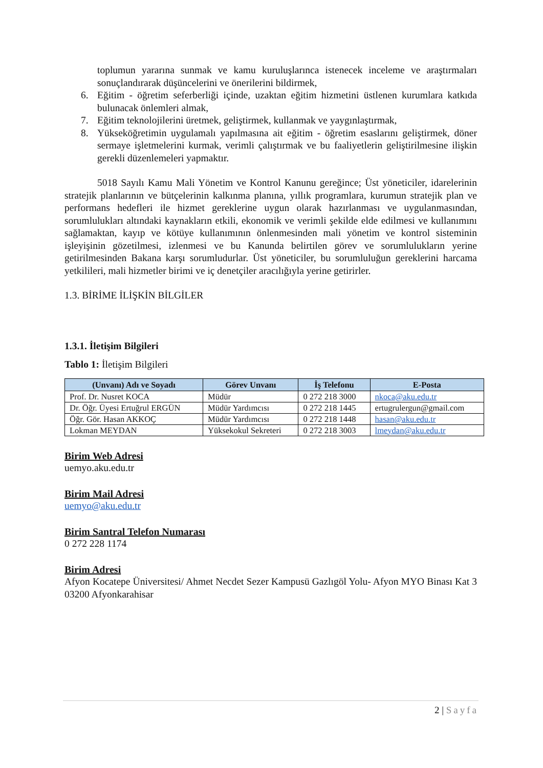toplumun yararına sunmak ve kamu kuruluşlarınca istenecek inceleme ve araştırmaları sonuçlandırarak düşüncelerini ve önerilerini bildirmek,
6. Eğitim - öğretim seferberliği içinde, uzaktan eğitim hizmetini üstlenen kurumlara katkıda bulunacak önlemleri almak,
7. Eğitim teknolojilerini üretmek, geliştirmek, kullanmak ve yaygınlaştırmak,
8. Yükseköğretimin uygulamalı yapılmasına ait eğitim - öğretim esaslarını geliştirmek, döner sermaye işletmelerini kurmak, verimli çalıştırmak ve bu faaliyetlerin geliştirilmesine ilişkin gerekli düzenlemeleri yapmaktır.
5018 Sayılı Kamu Mali Yönetim ve Kontrol Kanunu gereğince; Üst yöneticiler, idarelerinin stratejik planlarının ve bütçelerinin kalkınma planına, yıllık programlara, kurumun stratejik plan ve performans hedefleri ile hizmet gereklerine uygun olarak hazırlanması ve uygulanmasından, sorumlulukları altındaki kaynakların etkili, ekonomik ve verimli şekilde elde edilmesi ve kullanımını sağlamaktan, kayıp ve kötüye kullanımının önlenmesinden mali yönetim ve kontrol sisteminin işleyişinin gözetilmesi, izlenmesi ve bu Kanunda belirtilen görev ve sorumlulukların yerine getirilmesinden Bakana karşı sorumludurlar. Üst yöneticiler, bu sorumluluğun gereklerini harcama yetkilileri, mali hizmetler birimi ve iç denetçiler aracılığıyla yerine getirirler.
1.3. BİRİME İLİŞKİN BİLGİLER
1.3.1. İletişim Bilgileri
Tablo 1: İletişim Bilgileri
| (Unvanı) Adı ve Soyadı | Görev Unvanı | İş Telefonu | E-Posta |
| --- | --- | --- | --- |
| Prof. Dr. Nusret KOCA | Müdür | 0 272 218 3000 | nkoca@aku.edu.tr |
| Dr. Öğr. Üyesi Ertuğrul ERGÜN | Müdür Yardımcısı | 0 272 218 1445 | ertugrulergun@gmail.com |
| Öğr. Gör. Hasan AKKOÇ | Müdür Yardımcısı | 0 272 218 1448 | hasan@aku.edu.tr |
| Lokman MEYDAN | Yüksekokul Sekreteri | 0 272 218 3003 | lmeydan@aku.edu.tr |
Birim Web Adresi
uemyo.aku.edu.tr
Birim Mail Adresi
uemyo@aku.edu.tr
Birim Santral Telefon Numarası
0 272 228 1174
Birim Adresi
Afyon Kocatepe Üniversitesi/ Ahmet Necdet Sezer Kampusü Gazlıgöl Yolu- Afyon MYO Binası Kat 3 03200 Afyonkarahisar
2 | Sayfa